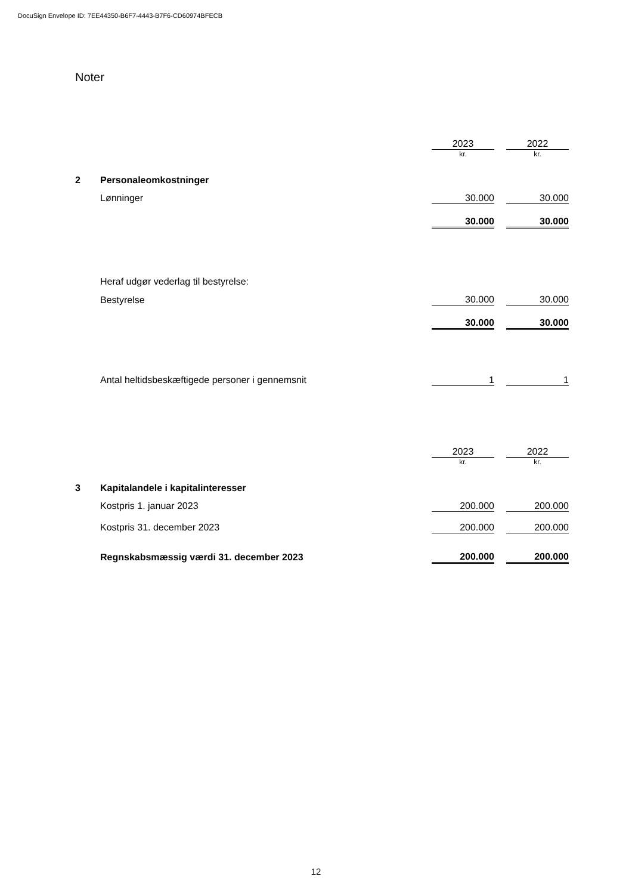DocuSign Envelope ID: 7EE44350-B6F7-4443-B7F6-CD60974BFECB
Noter
| | | 2023 | | 2022 |
| | | kr. | | kr. |
| 2 | Personaleomkostninger | | | |
| | Lønninger | 30.000 | | 30.000 |
| | | 30.000 | | 30.000 |
| | Heraf udgør vederlag til bestyrelse: | | | |
| | Bestyrelse | 30.000 | | 30.000 |
| | | 30.000 | | 30.000 |
| | Antal heltidsbeskæftigede personer i gennemsnit | 1 | | 1 |
| | | 2023 | | 2022 |
| | | kr. | | kr. |
| 3 | Kapitalandele i kapitalinteresser | | | |
| | Kostpris 1. januar 2023 | 200.000 | | 200.000 |
| | Kostpris 31. december 2023 | 200.000 | | 200.000 |
| | Regnskabsmæssig værdi 31. december 2023 | 200.000 | | 200.000 |
12